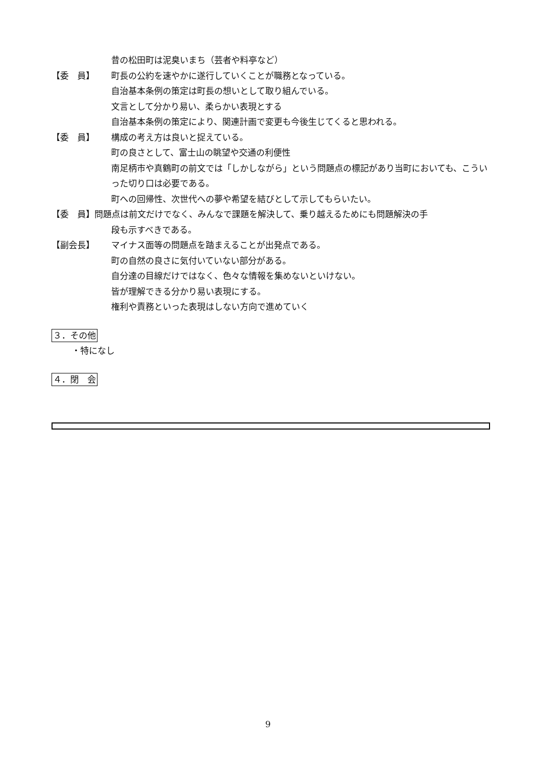昔の松田町は泥臭いまち（芸者や料亭など）
【委　員】 町長の公約を速やかに遂行していくことが職務となっている。
自治基本条例の策定は町長の想いとして取り組んでいる。
文言として分かり易い、柔らかい表現とする
自治基本条例の策定により、関連計画で変更も今後生じてくると思われる。
【委　員】 構成の考え方は良いと捉えている。
町の良さとして、富士山の眺望や交通の利便性
南足柄市や真鶴町の前文では「しかしながら」という問題点の標記があり当町においても、こういった切り口は必要である。
町への回帰性、次世代への夢や希望を結びとして示してもらいたい。
【委　員】問題点は前文だけでなく、みんなで課題を解決して、乗り越えるためにも問題解決の手
段も示すべきである。
【副会長】 マイナス面等の問題点を踏まえることが出発点である。
町の自然の良さに気付いていない部分がある。
自分達の目線だけではなく、色々な情報を集めないといけない。
皆が理解できる分かり易い表現にする。
権利や責務といった表現はしない方向で進めていく
３．その他
・特になし
４．閉　会
9